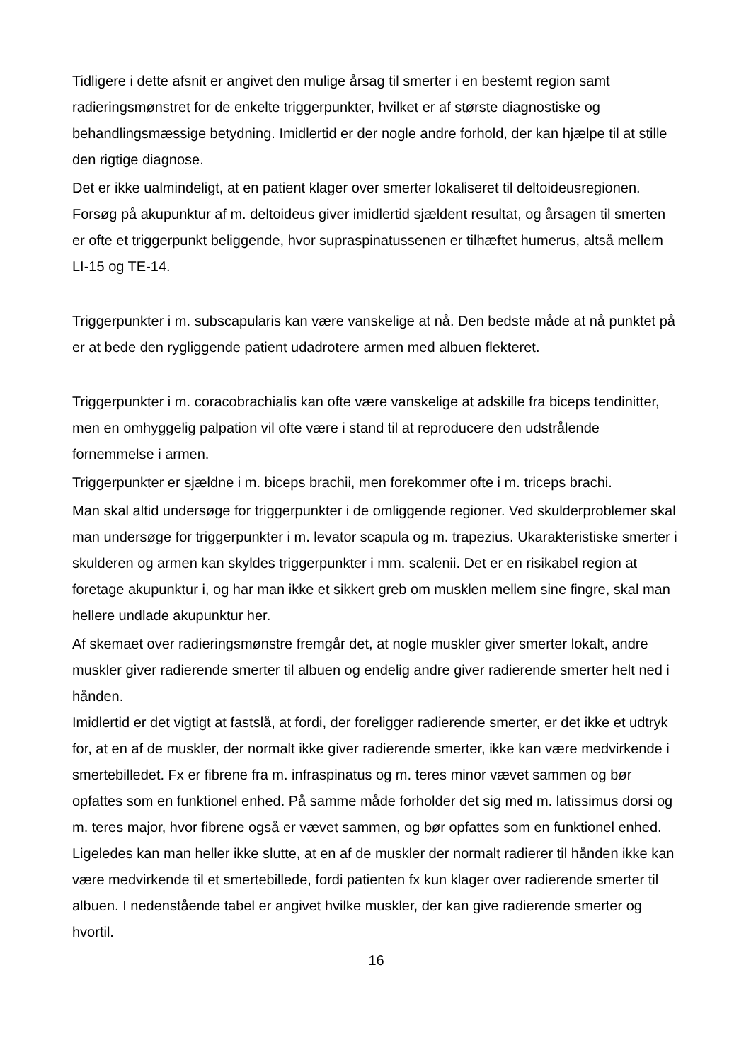Tidligere i dette afsnit er angivet den mulige årsag til smerter i en bestemt region samt radieringsmønstret for de enkelte triggerpunkter, hvilket er af største diagnostiske og behandlingsmæssige betydning. Imidlertid er der nogle andre forhold, der kan hjælpe til at stille den rigtige diagnose.
Det er ikke ualmindeligt, at en patient klager over smerter lokaliseret til deltoideusregionen. Forsøg på akupunktur af m. deltoideus giver imidlertid sjældent resultat, og årsagen til smerten er ofte et triggerpunkt beliggende, hvor supraspinatussenen er tilhæftet humerus, altså mellem LI-15 og TE-14.
Triggerpunkter i m. subscapularis kan være vanskelige at nå. Den bedste måde at nå punktet på er at bede den rygliggende patient udadrotere armen med albuen flekteret.
Triggerpunkter i m. coracobrachialis kan ofte være vanskelige at adskille fra biceps tendinitter, men en omhyggelig palpation vil ofte være i stand til at reproducere den udstrålende fornemmelse i armen.
Triggerpunkter er sjældne i m. biceps brachii, men forekommer ofte i m. triceps brachi.
Man skal altid undersøge for triggerpunkter i de omliggende regioner. Ved skulderproblemer skal man undersøge for triggerpunkter i m. levator scapula og m. trapezius. Ukarakteristiske smerter i skulderen og armen kan skyldes triggerpunkter i mm. scalenii. Det er en risikabel region at foretage akupunktur i, og har man ikke et sikkert greb om musklen mellem sine fingre, skal man hellere undlade akupunktur her.
Af skemaet over radieringsmønstre fremgår det, at nogle muskler giver smerter lokalt, andre muskler giver radierende smerter til albuen og endelig andre giver radierende smerter helt ned i hånden.
Imidlertid er det vigtigt at fastslå, at fordi, der foreligger radierende smerter, er det ikke et udtryk for, at en af de muskler, der normalt ikke giver radierende smerter, ikke kan være medvirkende i smertebilledet. Fx er fibrene fra m. infraspinatus og m. teres minor vævet sammen og bør opfattes som en funktionel enhed. På samme måde forholder det sig med m. latissimus dorsi og m. teres major, hvor fibrene også er vævet sammen, og bør opfattes som en funktionel enhed.
Ligeledes kan man heller ikke slutte, at en af de muskler der normalt radierer til hånden ikke kan være medvirkende til et smertebillede, fordi patienten fx kun klager over radierende smerter til albuen. I nedenstående tabel er angivet hvilke muskler, der kan give radierende smerter og hvortil.
16